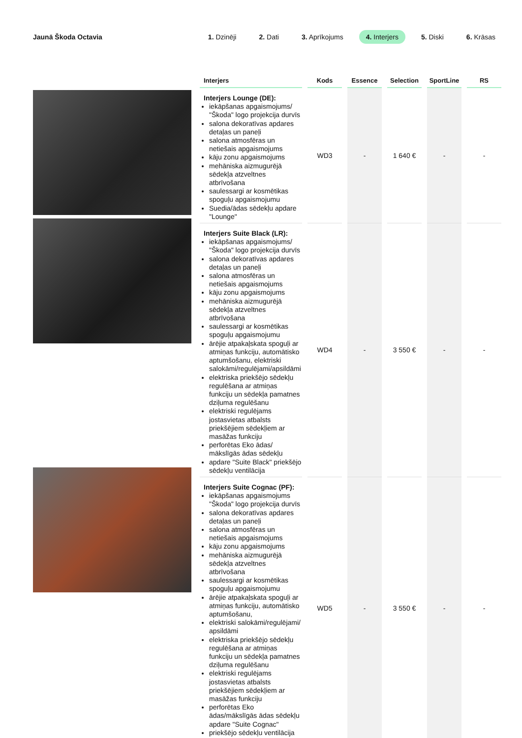Jaunā Škoda Octavia
1. Dzinēji 2. Dati 3. Aprīkojums 4. Interjers 5. Diski 6. Krāsas
| Interjers | Kods | Essence | Selection | SportLine | RS |
| --- | --- | --- | --- | --- | --- |
| Interjers Lounge (DE): iekāpšanas apgaismojums/ "Škoda" logo projekcija durvīs salona dekoratīvas apdares detaļas un paneļi salona atmosfēras un netiešais apgaismojums kāju zonu apgaismojums mehāniska aizmugurējā sēdekļa atzveltnes atbrīvošana saulessargi ar kosmētikas spoguļu apgaismojumu Suedia/ādas sēdekļu apdare "Lounge" | WD3 | - | 1 640 € | - | - |
| Interjers Suite Black (LR): iekāpšanas apgaismojums/ "Škoda" logo projekcija durvīs salona dekoratīvas apdares detaļas un paneļi salona atmosfēras un netiešais apgaismojums kāju zonu apgaismojums mehāniska aizmugurējā sēdekļa atzveltnes atbrīvošana saulessargi ar kosmētikas spoguļu apgaismojumu ārējie atpakaļskata spoguļi ar atmiņas funkciju, automātisko aptumšošanu, elektriski salokāmi/regulējami/apsildāmi elektriska priekšējo sēdekļu regulēšana ar atmiņas funkciju un sēdekļa pamatnes dziļuma regulēšanu elektriski regulējams jostasvietas atbalsts priekšējiem sēdekļiem ar masāžas funkciju perforētas Eko ādas/ mākslīgās ādas sēdekļu apdare "Suite Black" priekšējo sēdekļu ventilācija | WD4 | - | 3 550 € | - | - |
| Interjers Suite Cognac (PF): iekāpšanas apgaismojums "Škoda" logo projekcija durvīs salona dekoratīvas apdares detaļas un paneļi salona atmosfēras un netiešais apgaismojums kāju zonu apgaismojums mehāniska aizmugurējā sēdekļa atzveltnes atbrīvošana saulessargi ar kosmētikas spoguļu apgaismojumu ārējie atpakaļskata spoguļi ar atmiņas funkciju, automātisko aptumšošanu, elektriski salokāmi/regulējami/ apsildāmi elektriska priekšējo sēdekļu regulēšana ar atmiņas funkciju un sēdekļa pamatnes dziļuma regulēšanu elektriski regulējams jostasvietas atbalsts priekšējiem sēdekļiem ar masāžas funkciju perforētas Eko ādas/mākslīgās ādas sēdekļu apdare "Suite Cognac" priekšējo sēdekļu ventilācija | WD5 | - | 3 550 € | - | - |